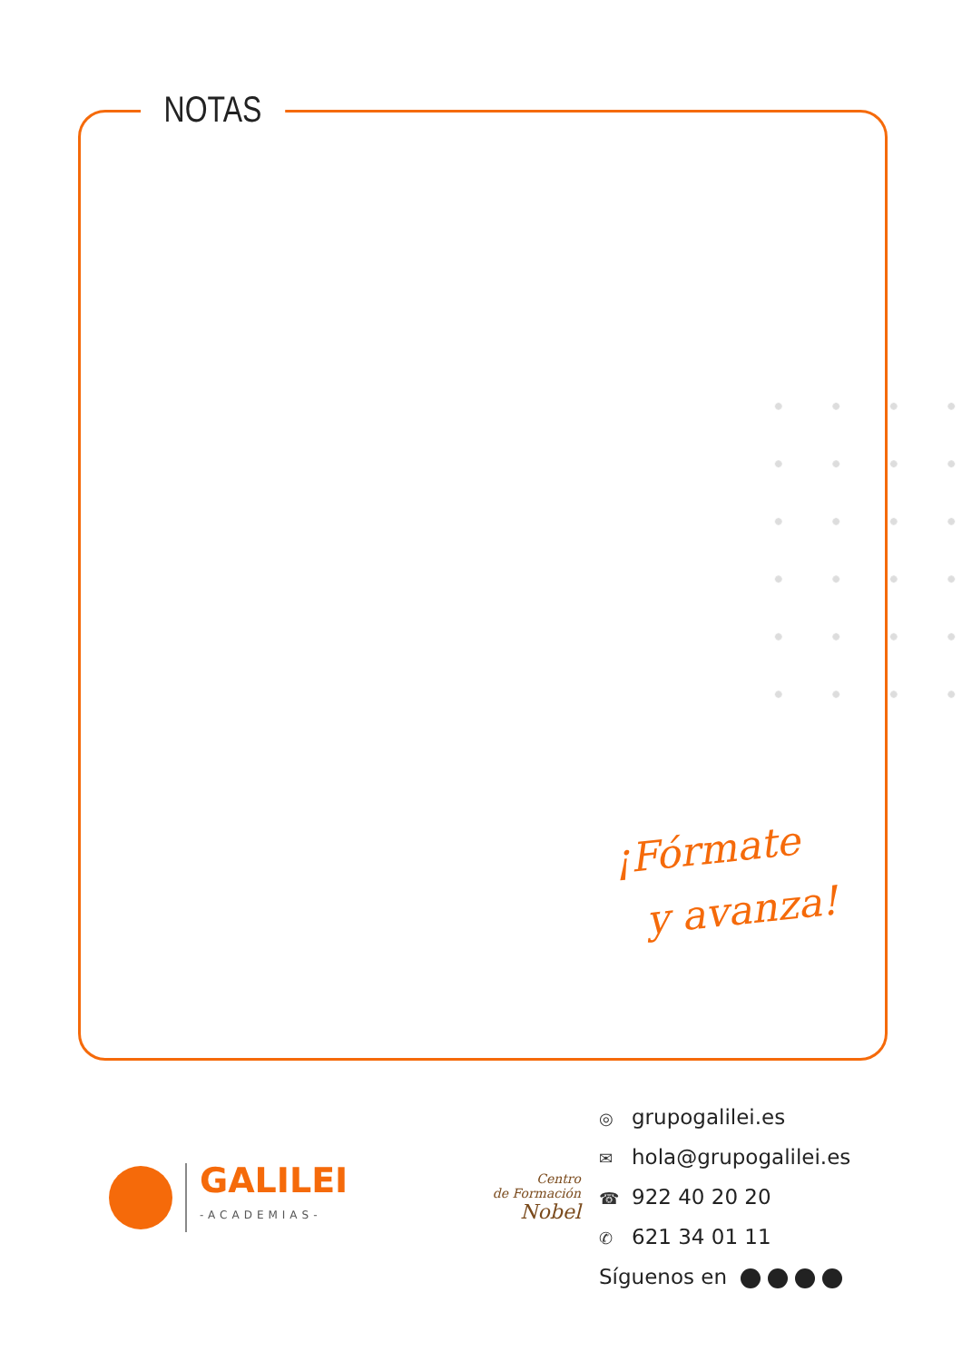NOTAS
¡Fórmate
y avanza!
GALILEI
-ACADEMIAS-
Centro
de Formación
Nobel
◎ grupogalilei.es
✉ hola@grupogalilei.es
☎ 922 40 20 20
✆ 621 34 01 11
Síguenos en